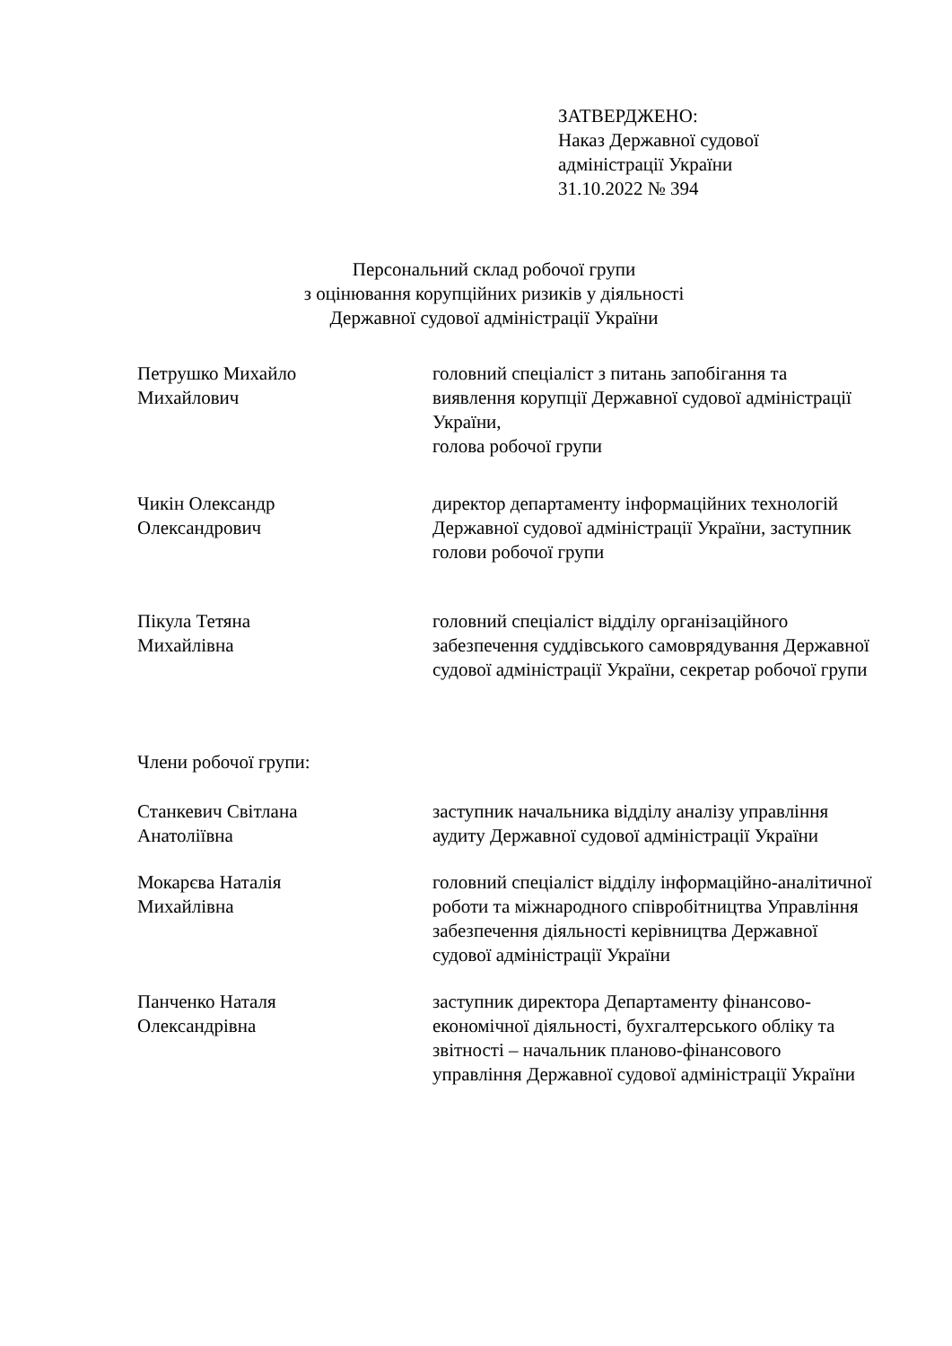ЗАТВЕРДЖЕНО:
Наказ Державної судової
адміністрації України
31.10.2022 № 394
Персональний склад робочої групи
з оцінювання корупційних ризиків у діяльності
Державної судової адміністрації України
Петрушко Михайло
Михайлович
головний спеціаліст з питань запобігання та виявлення корупції Державної судової адміністрації України,
голова робочої групи
Чикін Олександр
Олександрович
директор департаменту інформаційних технологій Державної судової адміністрації України, заступник голови робочої групи
Пікула Тетяна
Михайлівна
головний спеціаліст відділу організаційного забезпечення суддівського самоврядування Державної судової адміністрації України, секретар робочої групи
Члени робочої групи:
Станкевич Світлана
Анатоліївна
заступник начальника відділу аналізу управління аудиту Державної судової адміністрації України
Мокарєва Наталія
Михайлівна
головний спеціаліст відділу інформаційно-аналітичної роботи та міжнародного співробітництва Управління забезпечення діяльності керівництва Державної судової адміністрації України
Панченко Наталя
Олександрівна
заступник директора Департаменту фінансово-економічної діяльності, бухгалтерського обліку та звітності – начальник планово-фінансового управління Державної судової адміністрації України